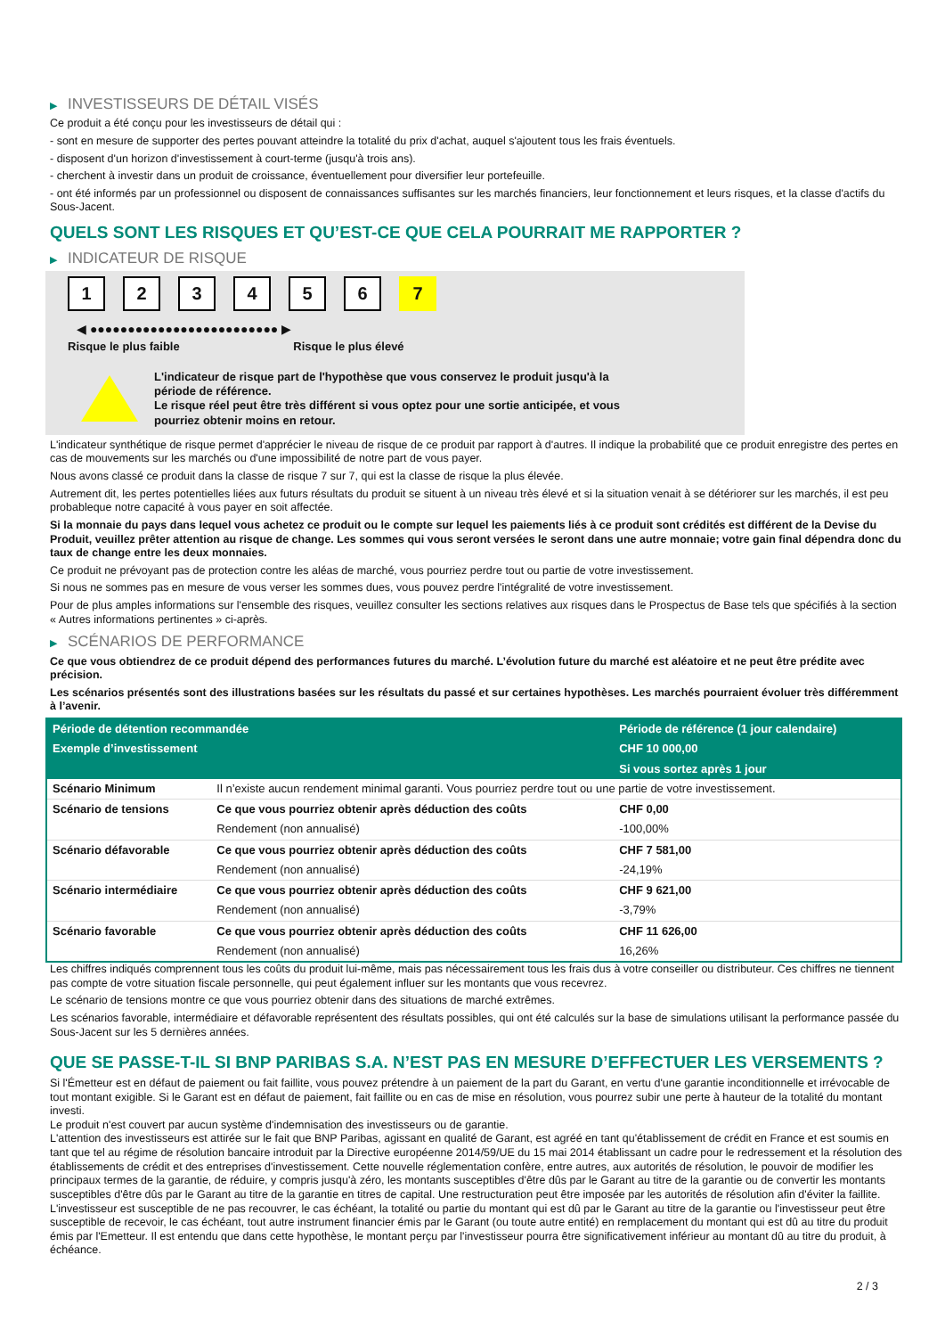▶ INVESTISSEURS DE DÉTAIL VISÉS
Ce produit a été conçu pour les investisseurs de détail qui :
- sont en mesure de supporter des pertes pouvant atteindre la totalité du prix d'achat, auquel s'ajoutent tous les frais éventuels.
- disposent d'un horizon d'investissement à court-terme (jusqu'à trois ans).
- cherchent à investir dans un produit de croissance, éventuellement pour diversifier leur portefeuille.
- ont été informés par un professionnel ou disposent de connaissances suffisantes sur les marchés financiers, leur fonctionnement et leurs risques, et la classe d'actifs du Sous-Jacent.
QUELS SONT LES RISQUES ET QU’EST-CE QUE CELA POURRAIT ME RAPPORTER ?
▶ INDICATEUR DE RISQUE
123456 7
◀ ●●●●●●●●●●●●●●●●●●●●●●●●● ▶
Risque le plus faible Risque le plus élevé
L'indicateur de risque part de l'hypothèse que vous conservez le produit jusqu'à la
période de référence.
Le risque réel peut être très différent si vous optez pour une sortie anticipée, et vous
pourriez obtenir moins en retour.
L'indicateur synthétique de risque permet d'apprécier le niveau de risque de ce produit par rapport à d'autres. Il indique la probabilité que ce produit enregistre des pertes en cas de mouvements sur les marchés ou d'une impossibilité de notre part de vous payer.
Nous avons classé ce produit dans la classe de risque 7 sur 7, qui est la classe de risque la plus élevée.
Autrement dit, les pertes potentielles liées aux futurs résultats du produit se situent à un niveau très élevé et si la situation venait à se détériorer sur les marchés, il est peu probableque notre capacité à vous payer en soit affectée.
Si la monnaie du pays dans lequel vous achetez ce produit ou le compte sur lequel les paiements liés à ce produit sont crédités est différent de la Devise du Produit, veuillez prêter attention au risque de change. Les sommes qui vous seront versées le seront dans une autre monnaie; votre gain final dépendra donc du taux de change entre les deux monnaies.
Ce produit ne prévoyant pas de protection contre les aléas de marché, vous pourriez perdre tout ou partie de votre investissement.
Si nous ne sommes pas en mesure de vous verser les sommes dues, vous pouvez perdre l'intégralité de votre investissement.
Pour de plus amples informations sur l'ensemble des risques, veuillez consulter les sections relatives aux risques dans le Prospectus de Base tels que spécifiés à la section « Autres informations pertinentes » ci-après.
▶ SCÉNARIOS DE PERFORMANCE
Ce que vous obtiendrez de ce produit dépend des performances futures du marché. L’évolution future du marché est aléatoire et ne peut être prédite avec précision.
Les scénarios présentés sont des illustrations basées sur les résultats du passé et sur certaines hypothèses. Les marchés pourraient évoluer très différemment à l’avenir.
| Période de détention recommandée | | Période de référence (1 jour calendaire) |
| --- | --- | --- |
| Exemple d’investissement | | CHF 10 000,00 |
| | | Si vous sortez après 1 jour |
| Scénario Minimum | Il n’existe aucun rendement minimal garanti. Vous pourriez perdre tout ou une partie de votre investissement. | |
| Scénario de tensions | Ce que vous pourriez obtenir après déduction des coûts | CHF 0,00 |
| | Rendement (non annualisé) | -100,00% |
| Scénario défavorable | Ce que vous pourriez obtenir après déduction des coûts | CHF 7 581,00 |
| | Rendement (non annualisé) | -24,19% |
| Scénario intermédiaire | Ce que vous pourriez obtenir après déduction des coûts | CHF 9 621,00 |
| | Rendement (non annualisé) | -3,79% |
| Scénario favorable | Ce que vous pourriez obtenir après déduction des coûts | CHF 11 626,00 |
| | Rendement (non annualisé) | 16,26% |
Les chiffres indiqués comprennent tous les coûts du produit lui-même, mais pas nécessairement tous les frais dus à votre conseiller ou distributeur. Ces chiffres ne tiennent pas compte de votre situation fiscale personnelle, qui peut également influer sur les montants que vous recevrez.
Le scénario de tensions montre ce que vous pourriez obtenir dans des situations de marché extrêmes.
Les scénarios favorable, intermédiaire et défavorable représentent des résultats possibles, qui ont été calculés sur la base de simulations utilisant la performance passée du Sous-Jacent sur les 5 dernières années.
QUE SE PASSE-T-IL SI BNP PARIBAS S.A. N’EST PAS EN MESURE D’EFFECTUER LES VERSEMENTS ?
Si l'Émetteur est en défaut de paiement ou fait faillite, vous pouvez prétendre à un paiement de la part du Garant, en vertu d'une garantie inconditionnelle et irrévocable de tout montant exigible. Si le Garant est en défaut de paiement, fait faillite ou en cas de mise en résolution, vous pourrez subir une perte à hauteur de la totalité du montant investi.
Le produit n'est couvert par aucun système d'indemnisation des investisseurs ou de garantie.
L'attention des investisseurs est attirée sur le fait que BNP Paribas, agissant en qualité de Garant, est agréé en tant qu'établissement de crédit en France et est soumis en tant que tel au régime de résolution bancaire introduit par la Directive européenne 2014/59/UE du 15 mai 2014 établissant un cadre pour le redressement et la résolution des établissements de crédit et des entreprises d'investissement. Cette nouvelle réglementation confère, entre autres, aux autorités de résolution, le pouvoir de modifier les principaux termes de la garantie, de réduire, y compris jusqu'à zéro, les montants susceptibles d'être dûs par le Garant au titre de la garantie ou de convertir les montants susceptibles d'être dûs par le Garant au titre de la garantie en titres de capital. Une restructuration peut être imposée par les autorités de résolution afin d'éviter la faillite. L'investisseur est susceptible de ne pas recouvrer, le cas échéant, la totalité ou partie du montant qui est dû par le Garant au titre de la garantie ou l'investisseur peut être susceptible de recevoir, le cas échéant, tout autre instrument financier émis par le Garant (ou toute autre entité) en remplacement du montant qui est dû au titre du produit émis par l'Emetteur. Il est entendu que dans cette hypothèse, le montant perçu par l'investisseur pourra être significativement inférieur au montant dû au titre du produit, à échéance.
2 / 3